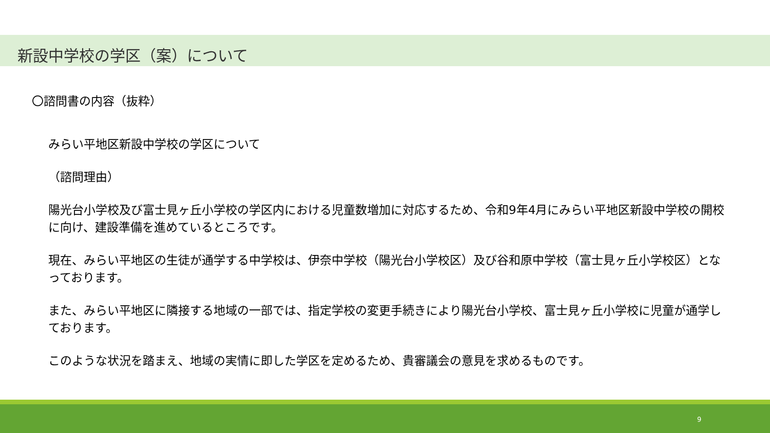新設中学校の学区（案）について
〇諮問書の内容（抜粋）
みらい平地区新設中学校の学区について
（諮問理由）
陽光台小学校及び富士見ヶ丘小学校の学区内における児童数増加に対応するため、令和9年4月にみらい平地区新設中学校の開校に向け、建設準備を進めているところです。
現在、みらい平地区の生徒が通学する中学校は、伊奈中学校（陽光台小学校区）及び谷和原中学校（富士見ヶ丘小学校区）となっております。
また、みらい平地区に隣接する地域の一部では、指定学校の変更手続きにより陽光台小学校、富士見ヶ丘小学校に児童が通学しております。
このような状況を踏まえ、地域の実情に即した学区を定めるため、貴審議会の意見を求めるものです。
9